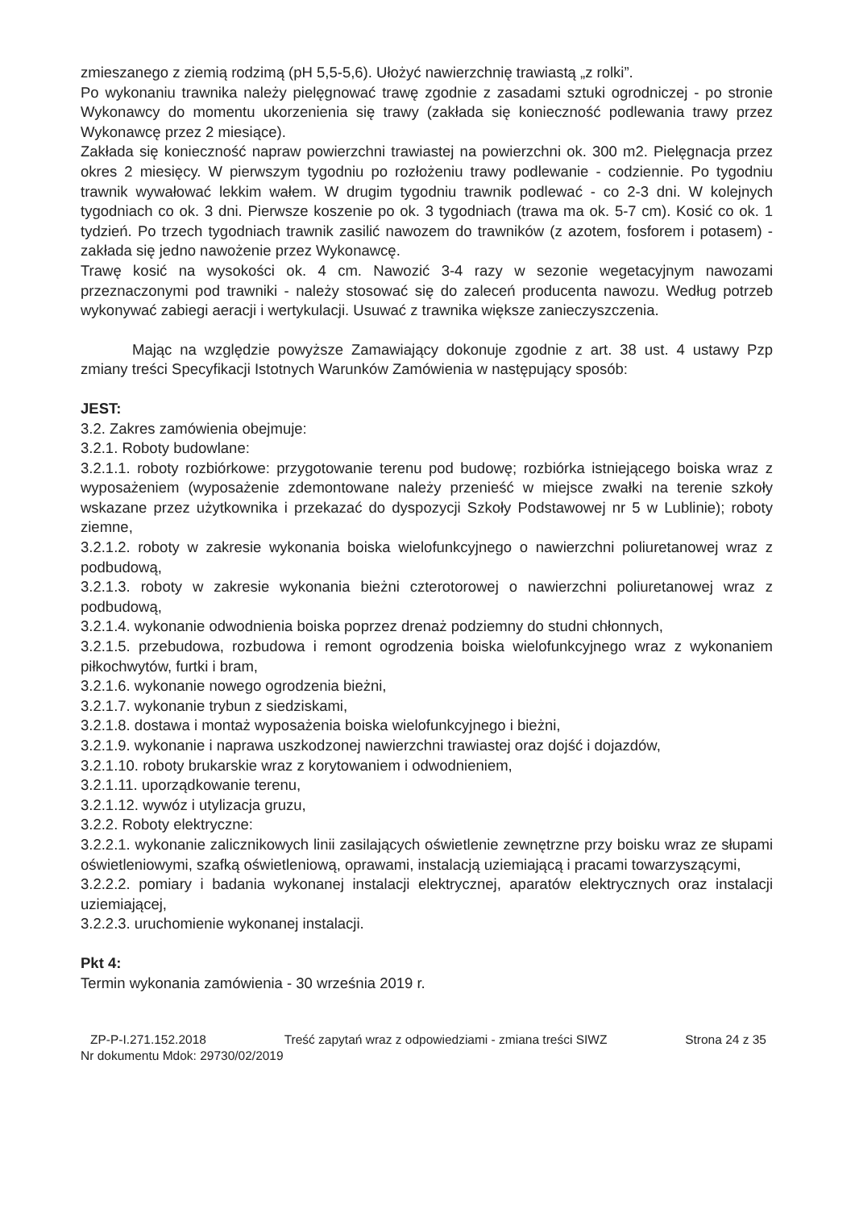zmieszanego z ziemią rodzimą (pH 5,5-5,6). Ułożyć nawierzchnię trawiastą „z rolki”.
Po wykonaniu trawnika należy pielęgnować trawę zgodnie z zasadami sztuki ogrodniczej - po stronie Wykonawcy do momentu ukorzenienia się trawy (zakłada się konieczność podlewania trawy przez Wykonawcę przez 2 miesiące).
Zakłada się konieczność napraw powierzchni trawiastej na powierzchni ok. 300 m2. Pielęgnacja przez okres 2 miesięcy. W pierwszym tygodniu po rozłożeniu trawy podlewanie - codziennie. Po tygodniu trawnik wywałować lekkim wałem. W drugim tygodniu trawnik podlewać - co 2-3 dni. W kolejnych tygodniach co ok. 3 dni. Pierwsze koszenie po ok. 3 tygodniach (trawa ma ok. 5-7 cm). Kosić co ok. 1 tydzień. Po trzech tygodniach trawnik zasilić nawozem do trawników (z azotem, fosforem i potasem) - zakłada się jedno nawożenie przez Wykonawcę.
Trawę kosić na wysokości ok. 4 cm. Nawozić 3-4 razy w sezonie wegetacyjnym nawozami przeznaczonymi pod trawniki - należy stosować się do zaleceń producenta nawozu. Według potrzeb wykonywać zabiegi aeracji i wertykulacji. Usuwać z trawnika większe zanieczyszczenia.
Mając na względzie powyższe Zamawiający dokonuje zgodnie z art. 38 ust. 4 ustawy Pzp zmiany treści Specyfikacji Istotnych Warunków Zamówienia w następujący sposób:
JEST:
3.2. Zakres zamówienia obejmuje:
3.2.1. Roboty budowlane:
3.2.1.1. roboty rozbiórkowe: przygotowanie terenu pod budowę; rozbiórka istniejącego boiska wraz z wyposażeniem (wyposażenie zdemontowane należy przenieść w miejsce zwałki na terenie szkoły wskazane przez użytkownika i przekazać do dyspozycji Szkoły Podstawowej nr 5 w Lublinie); roboty ziemne,
3.2.1.2. roboty w zakresie wykonania boiska wielofunkcyjnego o nawierzchni poliuretanowej wraz z podbudową,
3.2.1.3. roboty w zakresie wykonania bieżni czterotorowej o nawierzchni poliuretanowej wraz z podbudową,
3.2.1.4. wykonanie odwodnienia boiska poprzez drenaż podziemny do studni chłonnych,
3.2.1.5. przebudowa, rozbudowa i remont ogrodzenia boiska wielofunkcyjnego wraz z wykonaniem piłkochwytów, furtki i bram,
3.2.1.6. wykonanie nowego ogrodzenia bieżni,
3.2.1.7. wykonanie trybun z siedziskami,
3.2.1.8. dostawa i montaż wyposażenia boiska wielofunkcyjnego i bieżni,
3.2.1.9. wykonanie i naprawa uszkodzonej nawierzchni trawiastej oraz dojść i dojazdów,
3.2.1.10. roboty brukarskie wraz z korytowaniem i odwodnieniem,
3.2.1.11. uporządkowanie terenu,
3.2.1.12. wywóz i utylizacja gruzu,
3.2.2. Roboty elektryczne:
3.2.2.1. wykonanie zalicznikowych linii zasilających oświetlenie zewnętrzne przy boisku wraz ze słupami oświetleniowymi, szafką oświetleniową, oprawami, instalacją uziemiającą i pracami towarzyszącymi,
3.2.2.2. pomiary i badania wykonanej instalacji elektrycznej, aparatów elektrycznych oraz instalacji uziemiającej,
3.2.2.3. uruchomienie wykonanej instalacji.
Pkt 4:
Termin wykonania zamówienia - 30 września 2019 r.
ZP-P-I.271.152.2018 Treść zapytań wraz z odpowiedziami - zmiana treści SIWZ Strona 24 z 35
Nr dokumentu Mdok: 29730/02/2019